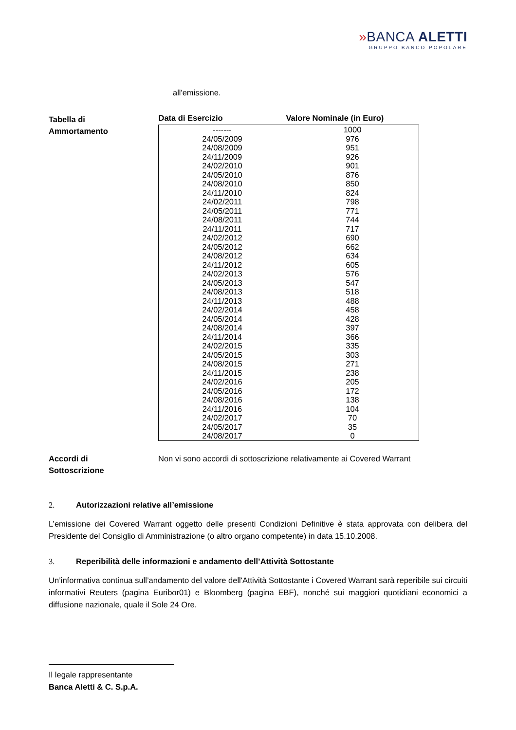»BANCA ALETTI
GRUPPO BANCO POPOLARE
all'emissione.
Tabella di
Ammortamento
| Data di Esercizio | Valore Nominale (in Euro) |
| --- | --- |
| ------- | 1000 |
| 24/05/2009 | 976 |
| 24/08/2009 | 951 |
| 24/11/2009 | 926 |
| 24/02/2010 | 901 |
| 24/05/2010 | 876 |
| 24/08/2010 | 850 |
| 24/11/2010 | 824 |
| 24/02/2011 | 798 |
| 24/05/2011 | 771 |
| 24/08/2011 | 744 |
| 24/11/2011 | 717 |
| 24/02/2012 | 690 |
| 24/05/2012 | 662 |
| 24/08/2012 | 634 |
| 24/11/2012 | 605 |
| 24/02/2013 | 576 |
| 24/05/2013 | 547 |
| 24/08/2013 | 518 |
| 24/11/2013 | 488 |
| 24/02/2014 | 458 |
| 24/05/2014 | 428 |
| 24/08/2014 | 397 |
| 24/11/2014 | 366 |
| 24/02/2015 | 335 |
| 24/05/2015 | 303 |
| 24/08/2015 | 271 |
| 24/11/2015 | 238 |
| 24/02/2016 | 205 |
| 24/05/2016 | 172 |
| 24/08/2016 | 138 |
| 24/11/2016 | 104 |
| 24/02/2017 | 70 |
| 24/05/2017 | 35 |
| 24/08/2017 | 0 |
Accordi di
Sottoscrizione
Non vi sono accordi di sottoscrizione relativamente ai Covered Warrant
2. Autorizzazioni relative all’emissione
L’emissione dei Covered Warrant oggetto delle presenti Condizioni Definitive è stata approvata con delibera del Presidente del Consiglio di Amministrazione (o altro organo competente) in data 15.10.2008.
3. Reperibilità delle informazioni e andamento dell’Attività Sottostante
Un’informativa continua sull’andamento del valore dell'Attività Sottostante i Covered Warrant sarà reperibile sui circuiti informativi Reuters (pagina Euribor01) e Bloomberg (pagina EBF), nonché sui maggiori quotidiani economici a diffusione nazionale, quale il Sole 24 Ore.
Il legale rappresentante
Banca Aletti & C. S.p.A.